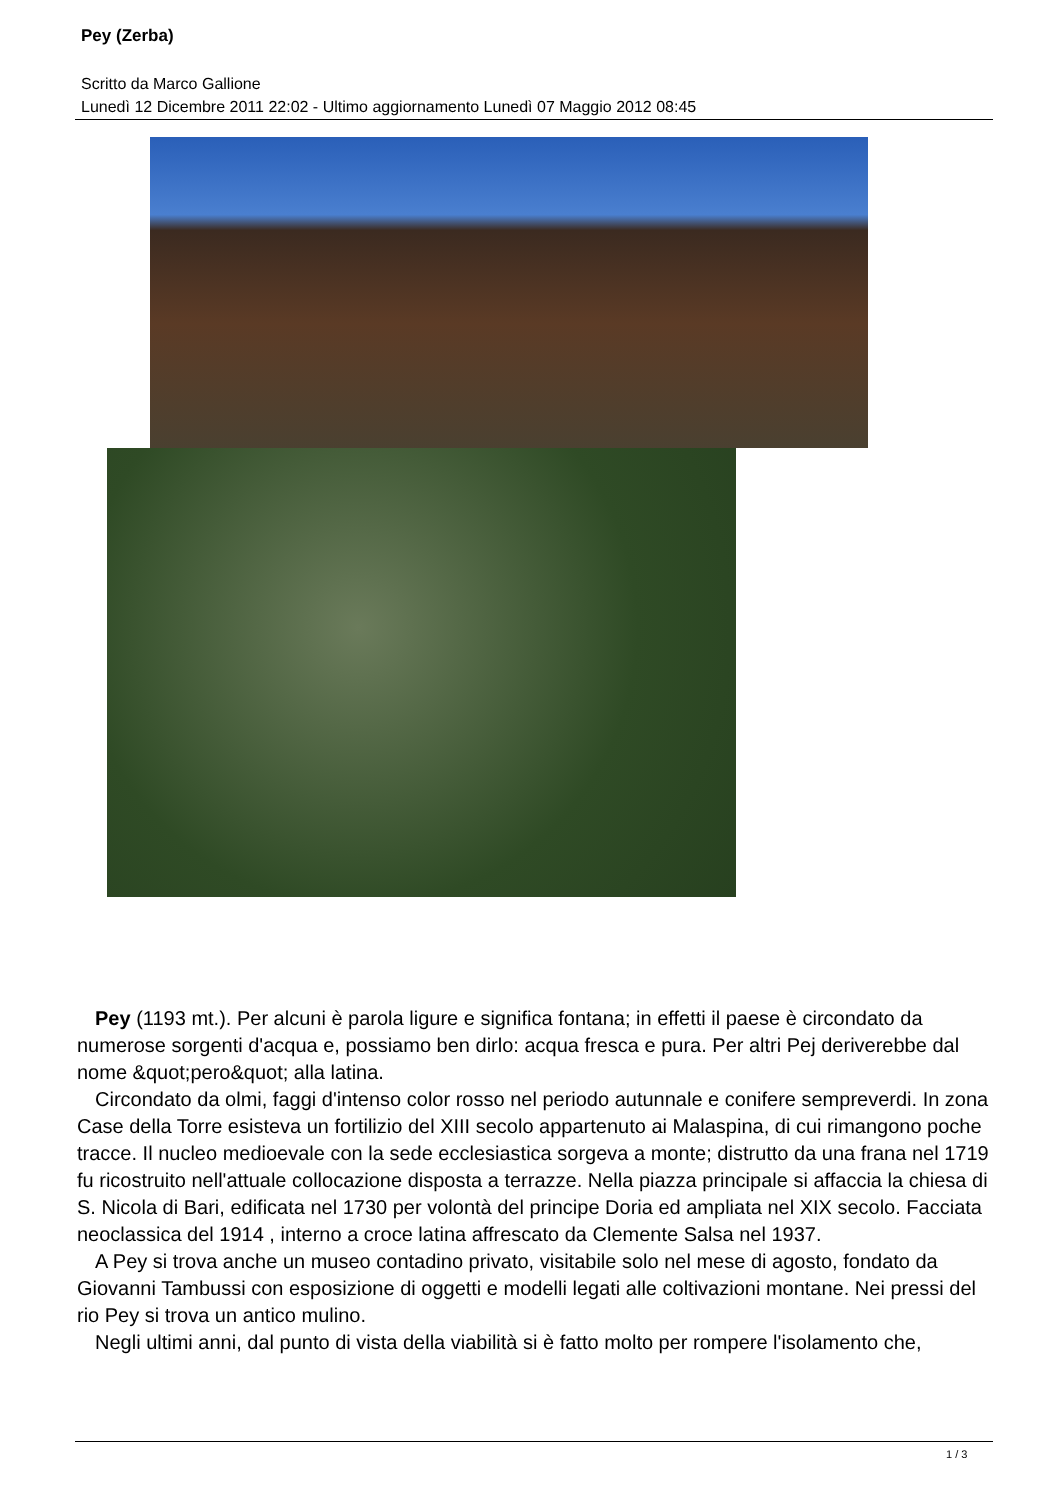Pey (Zerba)
Scritto da Marco Gallione
Lunedì 12 Dicembre 2011 22:02 - Ultimo aggiornamento Lunedì 07 Maggio 2012 08:45
Pey (1193 mt.). Per alcuni è parola ligure e significa fontana; in effetti il paese è circondato da numerose sorgenti d'acqua e, possiamo ben dirlo: acqua fresca e pura. Per altri Pej deriverebbe dal nome &quot;pero&quot; alla latina.
Circondato da olmi, faggi d'intenso color rosso nel periodo autunnale e conifere sempreverdi. In zona Case della Torre esisteva un fortilizio del XIII secolo appartenuto ai Malaspina, di cui rimangono poche tracce. Il nucleo medioevale con la sede ecclesiastica sorgeva a monte; distrutto da una frana nel 1719 fu ricostruito nell'attuale collocazione disposta a terrazze. Nella piazza principale si affaccia la chiesa di S. Nicola di Bari, edificata nel 1730 per volontà del principe Doria ed ampliata nel XIX secolo. Facciata neoclassica del 1914 , interno a croce latina affrescato da Clemente Salsa nel 1937.
A Pey si trova anche un museo contadino privato, visitabile solo nel mese di agosto, fondato da Giovanni Tambussi con esposizione di oggetti e modelli legati alle coltivazioni montane. Nei pressi del rio Pey si trova un antico mulino.
Negli ultimi anni, dal punto di vista della viabilità si è fatto molto per rompere l'isolamento che,
1 / 3